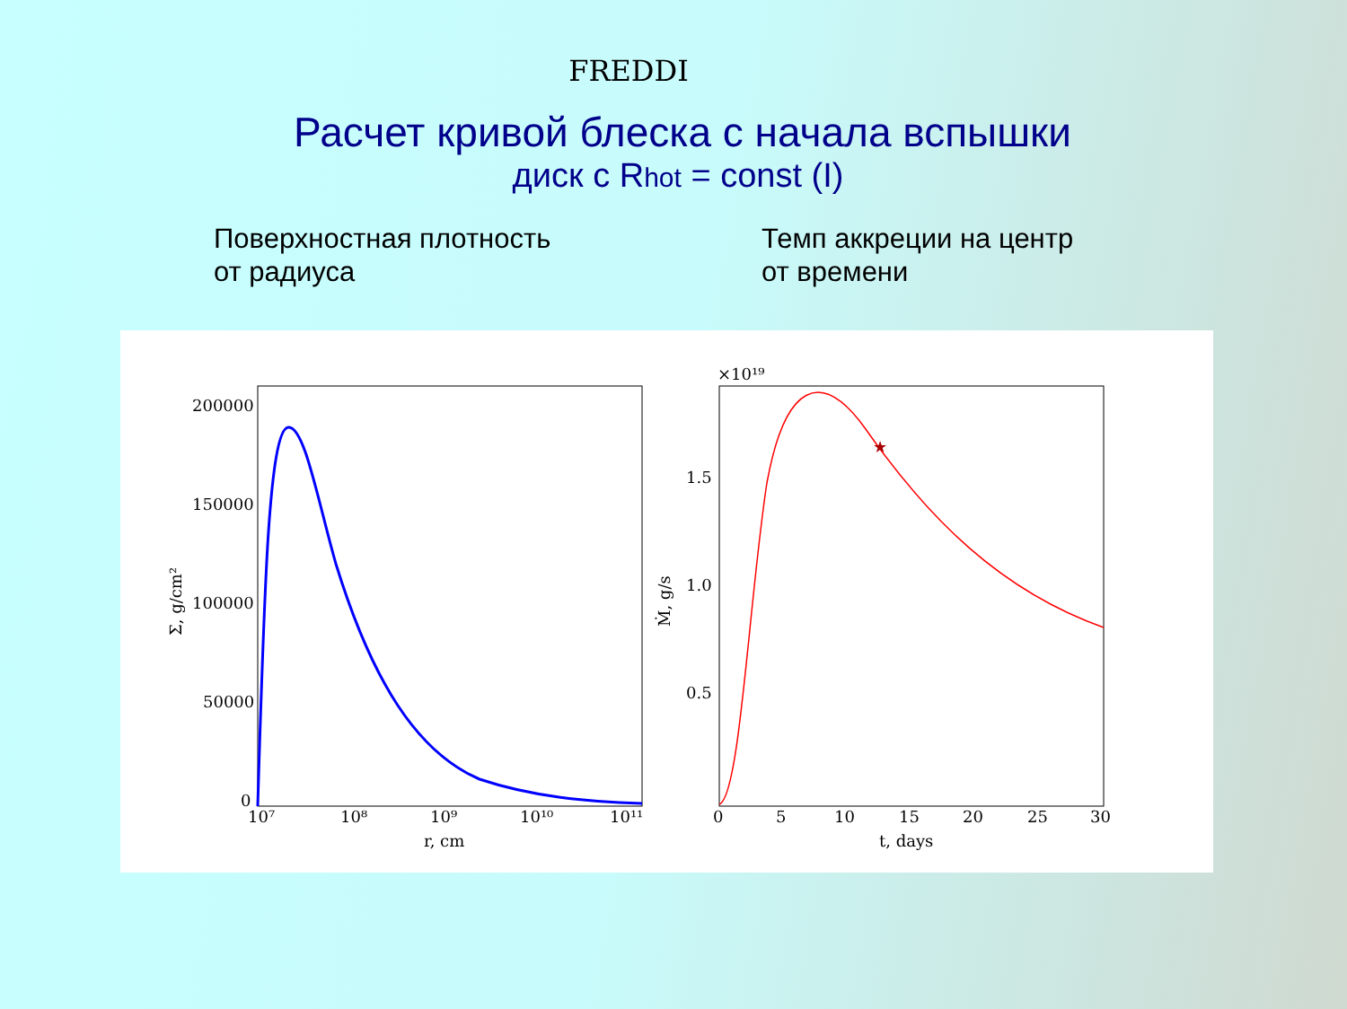FREDDI
Расчет кривой блеска с начала вспышки
диск с Rhot = const (I)
Поверхностная плотность
от радиуса
Темп аккреции на центр
от времени
200000
150000
100000
50000
0
10⁷
10⁸
10⁹
10¹⁰
10¹¹
r, cm
Σ, g/cm²
★
×10¹⁹
1.5
1.0
0.5
0
5
10
15
20
25
30
t, days
Ṁ, g/s